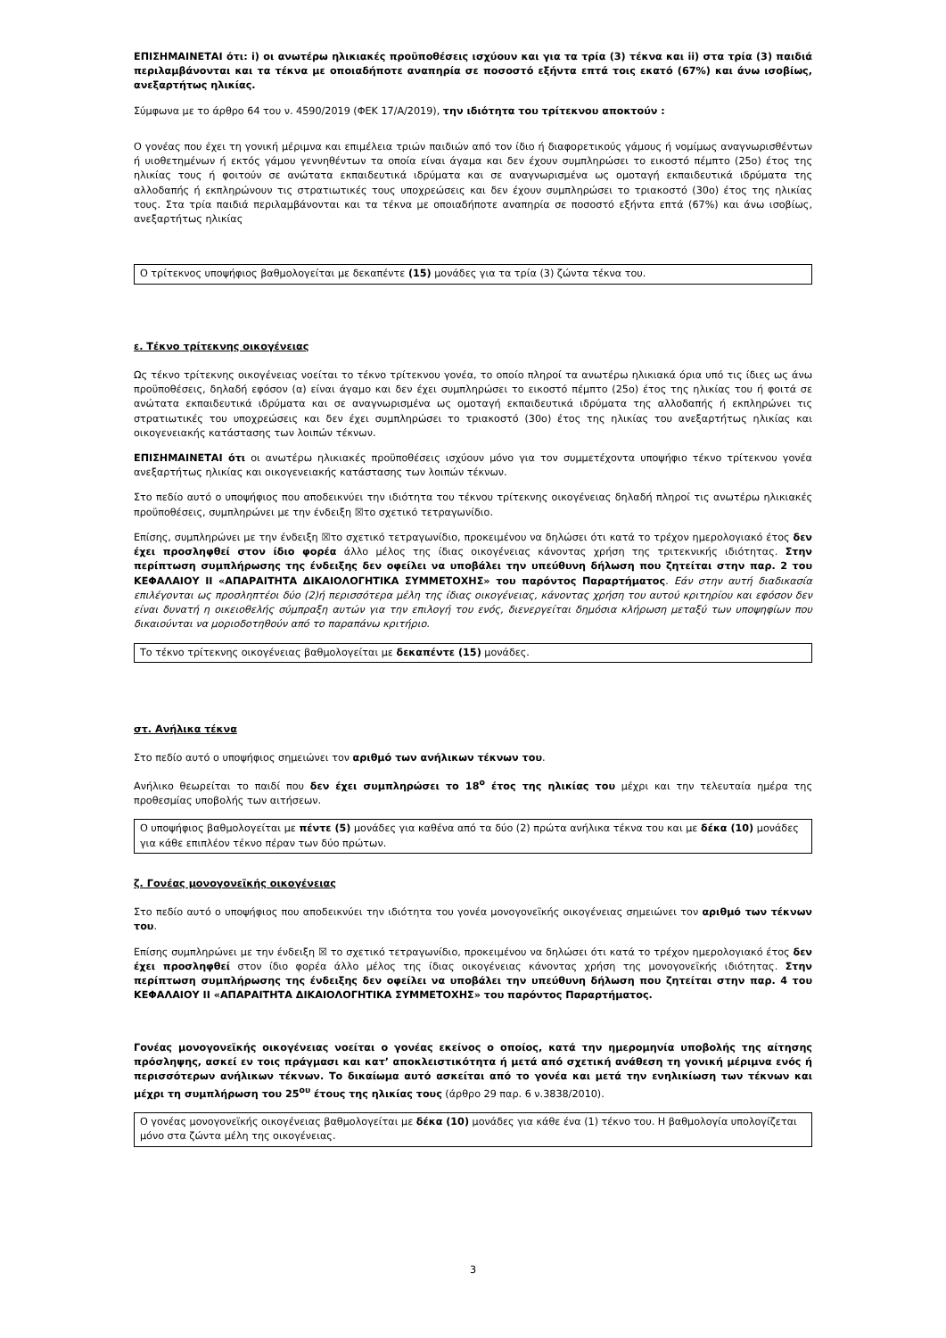ΕΠΙΣΗΜΑΙΝΕΤΑΙ ότι: i) οι ανωτέρω ηλικιακές προϋποθέσεις ισχύουν και για τα τρία (3) τέκνα και ii) στα τρία (3) παιδιά περιλαμβάνονται και τα τέκνα με οποιαδήποτε αναπηρία σε ποσοστό εξήντα επτά τοις εκατό (67%) και άνω ισοβίως, ανεξαρτήτως ηλικίας.
Σύμφωνα με το άρθρο 64 του ν. 4590/2019 (ΦΕΚ 17/Α/2019), την ιδιότητα του τρίτεκνου αποκτούν :
Ο γονέας που έχει τη γονική μέριμνα και επιμέλεια τριών παιδιών από τον ίδιο ή διαφορετικούς γάμους ή νομίμως αναγνωρισθέντων ή υιοθετημένων ή εκτός γάμου γεννηθέντων τα οποία είναι άγαμα και δεν έχουν συμπληρώσει το εικοστό πέμπτο (25ο) έτος της ηλικίας τους ή φοιτούν σε ανώτατα εκπαιδευτικά ιδρύματα και σε αναγνωρισμένα ως ομοταγή εκπαιδευτικά ιδρύματα της αλλοδαπής ή εκπληρώνουν τις στρατιωτικές τους υποχρεώσεις και δεν έχουν συμπληρώσει το τριακοστό (30ο) έτος της ηλικίας τους. Στα τρία παιδιά περιλαμβάνονται και τα τέκνα με οποιαδήποτε αναπηρία σε ποσοστό εξήντα επτά (67%) και άνω ισοβίως, ανεξαρτήτως ηλικίας
Ο τρίτεκνος υποψήφιος βαθμολογείται με δεκαπέντε (15) μονάδες για τα τρία (3) ζώντα τέκνα του.
ε. Τέκνο τρίτεκνης οικογένειας
Ως τέκνο τρίτεκνης οικογένειας νοείται το τέκνο τρίτεκνου γονέα, το οποίο πληροί τα ανωτέρω ηλικιακά όρια υπό τις ίδιες ως άνω προϋποθέσεις, δηλαδή εφόσον (α) είναι άγαμο και δεν έχει συμπληρώσει το εικοστό πέμπτο (25ο) έτος της ηλικίας του ή φοιτά σε ανώτατα εκπαιδευτικά ιδρύματα και σε αναγνωρισμένα ως ομοταγή εκπαιδευτικά ιδρύματα της αλλοδαπής ή εκπληρώνει τις στρατιωτικές του υποχρεώσεις και δεν έχει συμπληρώσει το τριακοστό (30ο) έτος της ηλικίας του ανεξαρτήτως ηλικίας και οικογενειακής κατάστασης των λοιπών τέκνων.
ΕΠΙΣΗΜΑΙΝΕΤΑΙ ότι οι ανωτέρω ηλικιακές προϋποθέσεις ισχύουν μόνο για τον συμμετέχοντα υποψήφιο τέκνο τρίτεκνου γονέα ανεξαρτήτως ηλικίας και οικογενειακής κατάστασης των λοιπών τέκνων.
Στο πεδίο αυτό ο υποψήφιος που αποδεικνύει την ιδιότητα του τέκνου τρίτεκνης οικογένειας δηλαδή πληροί τις ανωτέρω ηλικιακές προϋποθέσεις, συμπληρώνει με την ένδειξη ☒το σχετικό τετραγωνίδιο.
Επίσης, συμπληρώνει με την ένδειξη ☒το σχετικό τετραγωνίδιο, προκειμένου να δηλώσει ότι κατά το τρέχον ημερολογιακό έτος δεν έχει προσληφθεί στον ίδιο φορέα άλλο μέλος της ίδιας οικογένειας κάνοντας χρήση της τριτεκνικής ιδιότητας. Στην περίπτωση συμπλήρωσης της ένδειξης δεν οφείλει να υποβάλει την υπεύθυνη δήλωση που ζητείται στην παρ. 2 του ΚΕΦΑΛΑΙΟΥ ΙΙ «ΑΠΑΡΑΙΤΗΤΑ ΔΙΚΑΙΟΛΟΓΗΤΙΚΑ ΣΥΜΜΕΤΟΧΗΣ» του παρόντος Παραρτήματος. Εάν στην αυτή διαδικασία επιλέγονται ως προσληπτέοι δύο (2)ή περισσότερα μέλη της ίδιας οικογένειας, κάνοντας χρήση του αυτού κριτηρίου και εφόσον δεν είναι δυνατή η οικειοθελής σύμπραξη αυτών για την επιλογή του ενός, διενεργείται δημόσια κλήρωση μεταξύ των υποψηφίων που δικαιούνται να μοριοδοτηθούν από το παραπάνω κριτήριο.
Το τέκνο τρίτεκνης οικογένειας βαθμολογείται με δεκαπέντε (15) μονάδες.
στ. Ανήλικα τέκνα
Στο πεδίο αυτό ο υποψήφιος σημειώνει τον αριθμό των ανήλικων τέκνων του.
Ανήλικο θεωρείται το παιδί που δεν έχει συμπληρώσει το 18<sup>ο</sup> έτος της ηλικίας του μέχρι και την τελευταία ημέρα της προθεσμίας υποβολής των αιτήσεων.
Ο υποψήφιος βαθμολογείται με πέντε (5) μονάδες για καθένα από τα δύο (2) πρώτα ανήλικα τέκνα του και με δέκα (10) μονάδες για κάθε επιπλέον τέκνο πέραν των δύο πρώτων.
ζ. Γονέας μονογονεϊκής οικογένειας
Στο πεδίο αυτό ο υποψήφιος που αποδεικνύει την ιδιότητα του γονέα μονογονεϊκής οικογένειας σημειώνει τον αριθμό των τέκνων του.
Επίσης συμπληρώνει με την ένδειξη ☒ το σχετικό τετραγωνίδιο, προκειμένου να δηλώσει ότι κατά το τρέχον ημερολογιακό έτος δεν έχει προσληφθεί στον ίδιο φορέα άλλο μέλος της ίδιας οικογένειας κάνοντας χρήση της μονογονεϊκής ιδιότητας. Στην περίπτωση συμπλήρωσης της ένδειξης δεν οφείλει να υποβάλει την υπεύθυνη δήλωση που ζητείται στην παρ. 4 του ΚΕΦΑΛΑΙΟΥ ΙΙ «ΑΠΑΡΑΙΤΗΤΑ ΔΙΚΑΙΟΛΟΓΗΤΙΚΑ ΣΥΜΜΕΤΟΧΗΣ» του παρόντος Παραρτήματος.
Γονέας μονογονεϊκής οικογένειας νοείται ο γονέας εκείνος ο οποίος, κατά την ημερομηνία υποβολής της αίτησης πρόσληψης, ασκεί εν τοις πράγμασι και κατ’ αποκλειστικότητα ή μετά από σχετική ανάθεση τη γονική μέριμνα ενός ή περισσότερων ανήλικων τέκνων. Το δικαίωμα αυτό ασκείται από το γονέα και μετά την ενηλικίωση των τέκνων και μέχρι τη συμπλήρωση του 25<sup>ου</sup> έτους της ηλικίας τους (άρθρο 29 παρ. 6 ν.3838/2010).
Ο γονέας μονογονεϊκής οικογένειας βαθμολογείται με δέκα (10) μονάδες για κάθε ένα (1) τέκνο του. Η βαθμολογία υπολογίζεται μόνο στα ζώντα μέλη της οικογένειας.
3